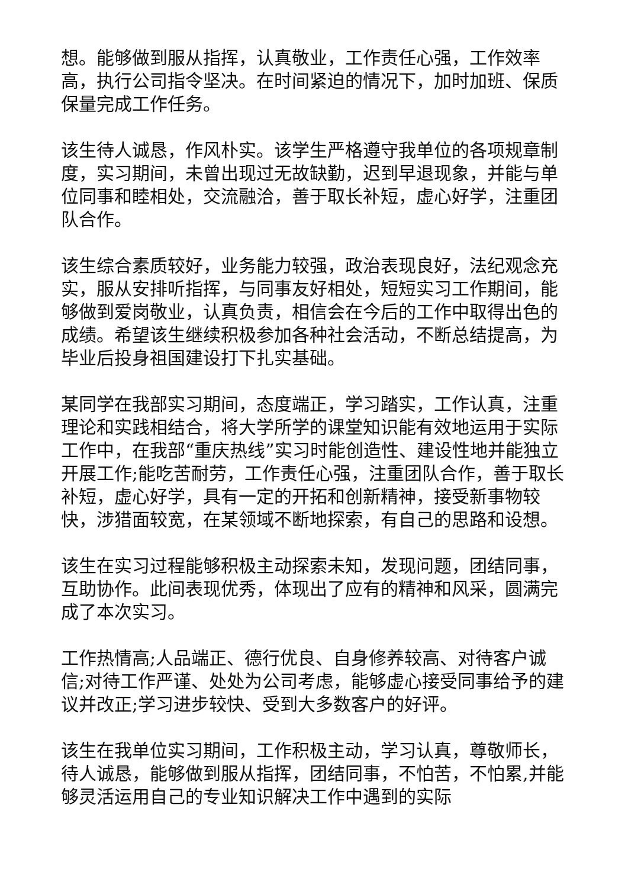想。能够做到服从指挥，认真敬业，工作责任心强，工作效率高，执行公司指令坚决。在时间紧迫的情况下，加时加班、保质保量完成工作任务。
该生待人诚恳，作风朴实。该学生严格遵守我单位的各项规章制度，实习期间，未曾出现过无故缺勤，迟到早退现象，并能与单位同事和睦相处，交流融洽，善于取长补短，虚心好学，注重团队合作。
该生综合素质较好，业务能力较强，政治表现良好，法纪观念充实，服从安排听指挥，与同事友好相处，短短实习工作期间，能够做到爱岗敬业，认真负责，相信会在今后的工作中取得出色的成绩。希望该生继续积极参加各种社会活动，不断总结提高，为毕业后投身祖国建设打下扎实基础。
某同学在我部实习期间，态度端正，学习踏实，工作认真，注重理论和实践相结合，将大学所学的课堂知识能有效地运用于实际工作中，在我部“重庆热线”实习时能创造性、建设性地并能独立开展工作;能吃苦耐劳，工作责任心强，注重团队合作，善于取长补短，虚心好学，具有一定的开拓和创新精神，接受新事物较快，涉猎面较宽，在某领域不断地探索，有自己的思路和设想。
该生在实习过程能够积极主动探索未知，发现问题，团结同事，互助协作。此间表现优秀，体现出了应有的精神和风采，圆满完成了本次实习。
工作热情高;人品端正、德行优良、自身修养较高、对待客户诚信;对待工作严谨、处处为公司考虑，能够虚心接受同事给予的建议并改正;学习进步较快、受到大多数客户的好评。
该生在我单位实习期间，工作积极主动，学习认真，尊敬师长，待人诚恳，能够做到服从指挥，团结同事，不怕苦，不怕累,并能够灵活运用自己的专业知识解决工作中遇到的实际